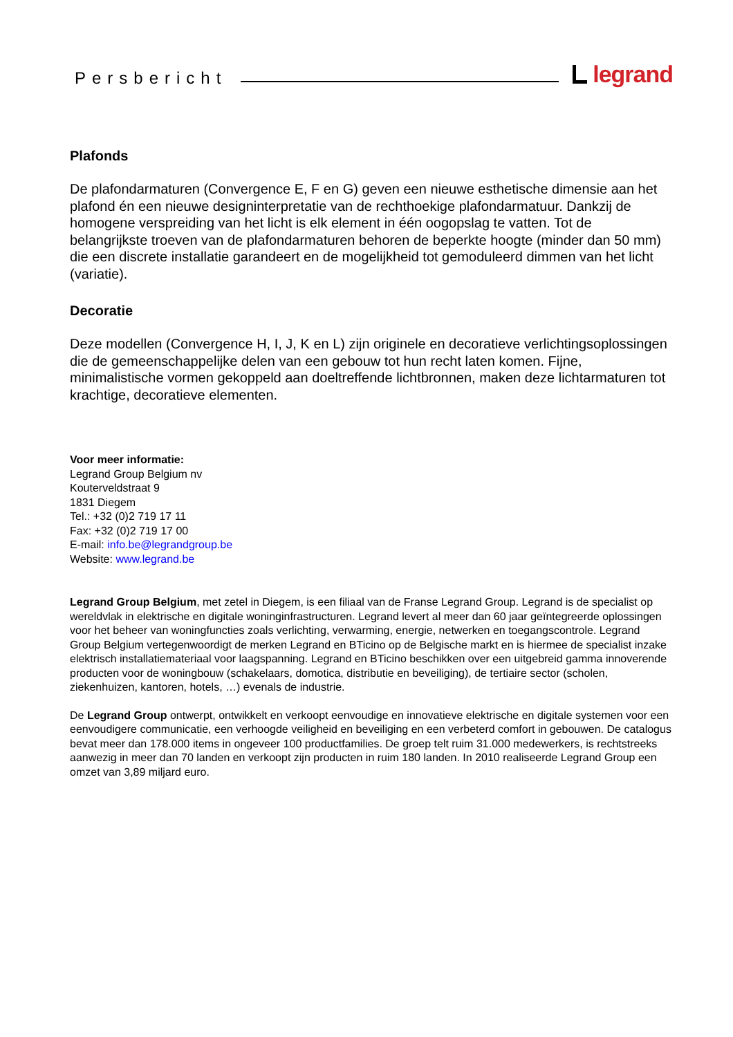Persbericht legrand
Plafonds
De plafondarmaturen (Convergence E, F en G) geven een nieuwe esthetische dimensie aan het plafond én een nieuwe designinterpretatie van de rechthoekige plafondarmatuur. Dankzij de homogene verspreiding van het licht is elk element in één oogopslag te vatten. Tot de belangrijkste troeven van de plafondarmaturen behoren de beperkte hoogte (minder dan 50 mm) die een discrete installatie garandeert en de mogelijkheid tot gemoduleerd dimmen van het licht (variatie).
Decoratie
Deze modellen (Convergence H, I, J, K en L) zijn originele en decoratieve verlichtingsoplossingen die de gemeenschappelijke delen van een gebouw tot hun recht laten komen. Fijne, minimalistische vormen gekoppeld aan doeltreffende lichtbronnen, maken deze lichtarmaturen tot krachtige, decoratieve elementen.
Voor meer informatie:
Legrand Group Belgium nv
Kouterveldstraat 9
1831 Diegem
Tel.: +32 (0)2 719 17 11
Fax: +32 (0)2 719 17 00
E-mail: info.be@legrandgroup.be
Website: www.legrand.be
Legrand Group Belgium, met zetel in Diegem, is een filiaal van de Franse Legrand Group. Legrand is de specialist op wereldvlak in elektrische en digitale woninginfrastructuren. Legrand levert al meer dan 60 jaar geïntegreerde oplossingen voor het beheer van woningfuncties zoals verlichting, verwarming, energie, netwerken en toegangscontrole. Legrand Group Belgium vertegenwoordigt de merken Legrand en BTicino op de Belgische markt en is hiermee de specialist inzake elektrisch installatiemateriaal voor laagspanning. Legrand en BTicino beschikken over een uitgebreid gamma innoverende producten voor de woningbouw (schakelaars, domotica, distributie en beveiliging), de tertiaire sector (scholen, ziekenhuizen, kantoren, hotels, …) evenals de industrie.
De Legrand Group ontwerpt, ontwikkelt en verkoopt eenvoudige en innovatieve elektrische en digitale systemen voor een eenvoudigere communicatie, een verhoogde veiligheid en beveiliging en een verbeterd comfort in gebouwen. De catalogus bevat meer dan 178.000 items in ongeveer 100 productfamilies. De groep telt ruim 31.000 medewerkers, is rechtstreeks aanwezig in meer dan 70 landen en verkoopt zijn producten in ruim 180 landen. In 2010 realiseerde Legrand Group een omzet van 3,89 miljard euro.